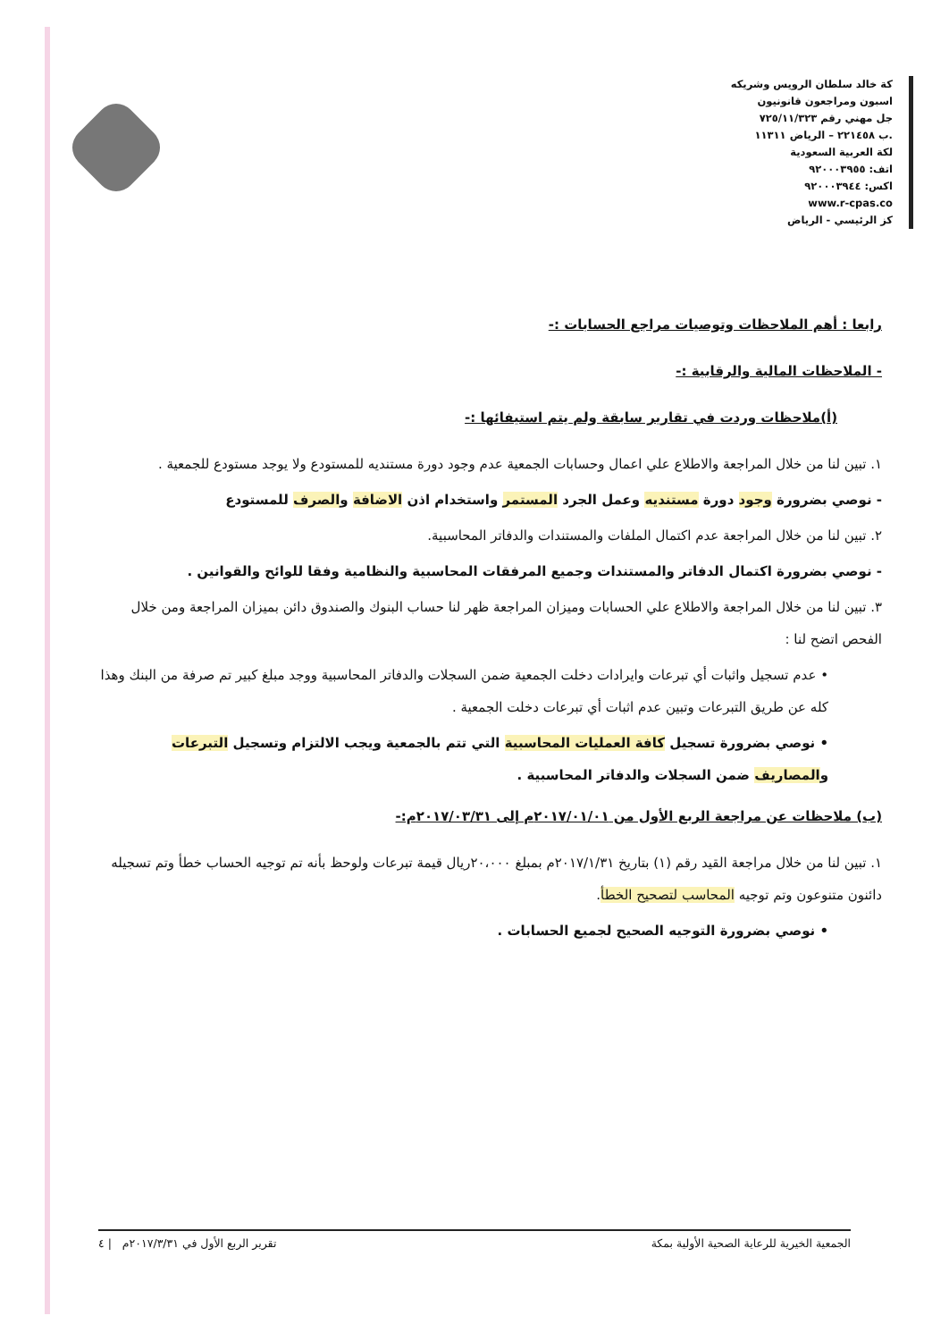كة خالد سلطان الرويس وشريكه
اسبون ومراجعون قانونيون
جل مهني رقم ٧٢٥/١١/٣٢٣
.ب ٢٢١٤٥٨ – الرياض ١١٣١١
لكة العربية السعودية
اتف: ٩٢٠٠٠٣٩٥٥
اكس: ٩٢٠٠٠٣٩٤٤
www.r-cpas.co
كز الرئيسي - الرياض
رابعا : أهم الملاحظات وتوصيات مراجع الحسابات :-
- الملاحظات المالية والرقابية :-
(أ)ملاحظات وردت في تقارير سابقة ولم يتم استيفائها :-
١. تبين لنا من خلال المراجعة والاطلاع علي اعمال وحسابات الجمعية عدم وجود دورة مستنديه للمستودع ولا يوجد مستودع للجمعية .
- نوصي بضرورة وجود دورة مستنديه وعمل الجرد المستمر واستخدام اذن الاضافة والصرف للمستودع
٢. تبين لنا من خلال المراجعة عدم اكتمال الملفات والمستندات والدفاتر المحاسبية.
- نوصي بضرورة اكتمال الدفاتر والمستندات وجميع المرفقات المحاسبية والنظامية وفقا للوائح والقوانين .
٣. تبين لنا من خلال المراجعة والاطلاع علي الحسابات وميزان المراجعة ظهر لنا حساب البنوك والصندوق دائن بميزان المراجعة ومن خلال الفحص اتضح لنا :
• عدم تسجيل واثبات أي تبرعات وايرادات دخلت الجمعية ضمن السجلات والدفاتر المحاسبية ووجد مبلغ كبير تم صرفة من البنك وهذا كله عن طريق التبرعات وتبين عدم اثبات أي تبرعات دخلت الجمعية .
• نوصي بضرورة تسجيل كافة العمليات المحاسبية التي تتم بالجمعية ويجب الالتزام وتسجيل التبرعات والمصاريف ضمن السجلات والدفاتر المحاسبية .
(ب) ملاحظات عن مراجعة الربع الأول من ٢٠١٧/٠١/٠١م إلى ٢٠١٧/٠٣/٣١م:-
١. تبين لنا من خلال مراجعة القيد رقم (١) بتاريخ ٢٠١٧/١/٣١م بمبلغ ٢٠،٠٠٠ريال قيمة تبرعات ولوحظ بأنه تم توجيه الحساب خطأ وتم تسجيله دائنون متنوعون وتم توجيه المحاسب لتصحيح الخطأ.
• نوصي بضرورة التوجيه الصحيح لجميع الحسابات .
الجمعية الخيرية للرعاية الصحية الأولية بمكة تقرير الربع الأول في ٢٠١٧/٣/٣١م | ٤